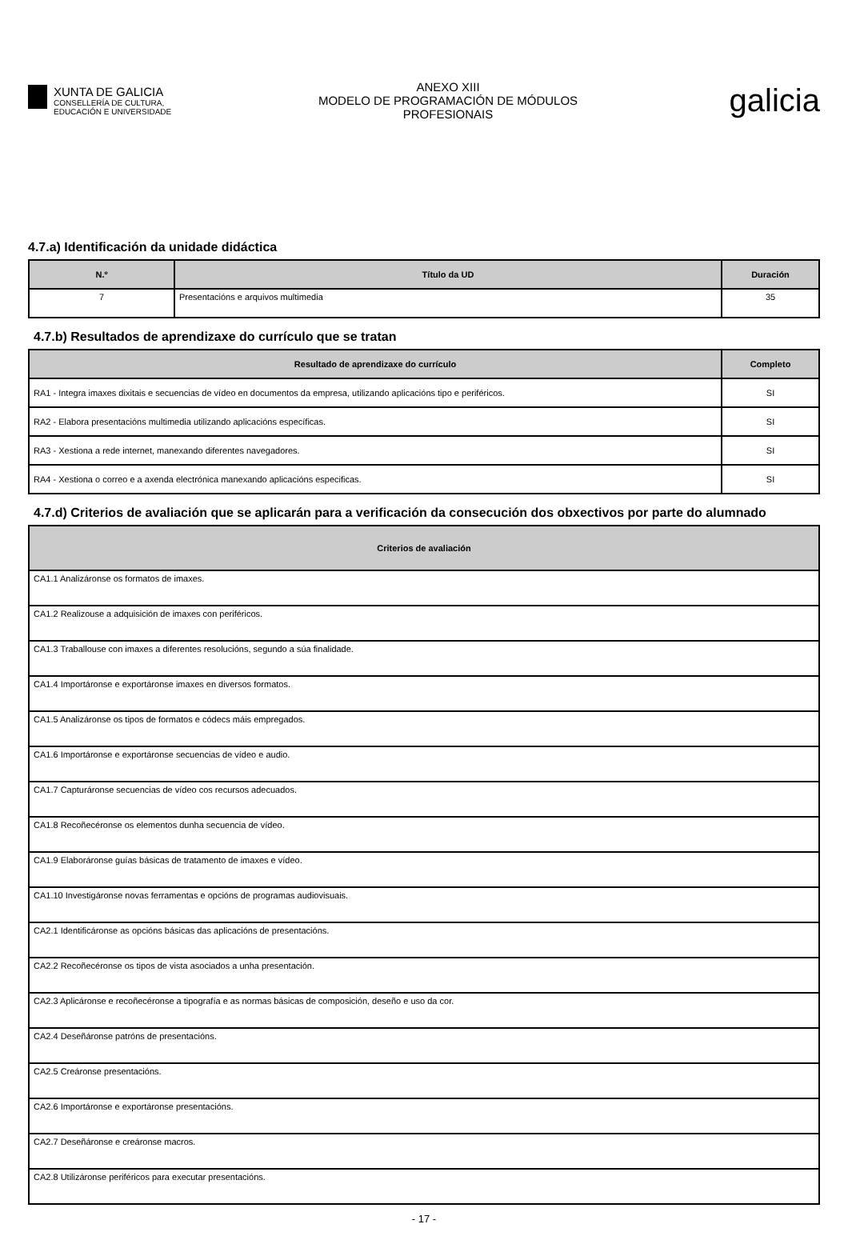XUNTA DE GALICIA
CONSELLERÍA DE CULTURA,
EDUCACIÓN E UNIVERSIDADE
ANEXO XIII
MODELO DE PROGRAMACIÓN DE MÓDULOS
PROFESIONAIS
galicia
4.7.a) Identificación da unidade didáctica
| N.º | Título da UD | Duración |
| --- | --- | --- |
| 7 | Presentacións e arquivos multimedia | 35 |
4.7.b) Resultados de aprendizaxe do currículo que se tratan
| Resultado de aprendizaxe do currículo | Completo |
| --- | --- |
| RA1 - Integra imaxes dixitais e secuencias de vídeo en documentos da empresa, utilizando aplicacións tipo e periféricos. | SI |
| RA2 - Elabora presentacións multimedia utilizando aplicacións específicas. | SI |
| RA3 - Xestiona a rede internet, manexando diferentes navegadores. | SI |
| RA4 - Xestiona o correo e a axenda electrónica manexando aplicacións especificas. | SI |
4.7.d) Criterios de avaliación que se aplicarán para a verificación da consecución dos obxectivos por parte do alumnado
| Criterios de avaliación |
| --- |
| CA1.1 Analizáronse os formatos de imaxes. |
| CA1.2 Realizouse a adquisición de imaxes con periféricos. |
| CA1.3 Traballouse con imaxes a diferentes resolucións, segundo a súa finalidade. |
| CA1.4 Importáronse e exportáronse imaxes en diversos formatos. |
| CA1.5 Analizáronse os tipos de formatos e códecs máis empregados. |
| CA1.6 Importáronse e exportáronse secuencias de vídeo e audio. |
| CA1.7 Capturáronse secuencias de vídeo cos recursos adecuados. |
| CA1.8 Recoñecéronse os elementos dunha secuencia de vídeo. |
| CA1.9 Elaboráronse guías básicas de tratamento de imaxes e vídeo. |
| CA1.10 Investigáronse novas ferramentas e opcións de programas audiovisuais. |
| CA2.1 Identificáronse as opcións básicas das aplicacións de presentacións. |
| CA2.2 Recoñecéronse os tipos de vista asociados a unha presentación. |
| CA2.3 Aplicáronse e recoñecéronse a tipografía e as normas básicas de composición, deseño e uso da cor. |
| CA2.4 Deseñáronse patróns de presentacións. |
| CA2.5 Creáronse presentacións. |
| CA2.6 Importáronse e exportáronse presentacións. |
| CA2.7 Deseñáronse e creáronse macros. |
| CA2.8 Utilizáronse periféricos para executar presentacións. |
- 17 -